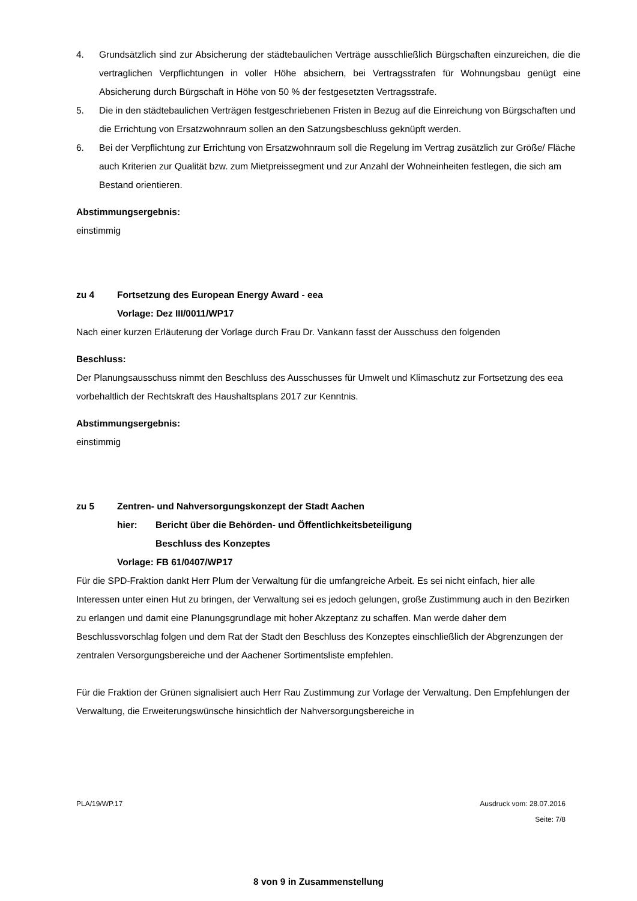4. Grundsätzlich sind zur Absicherung der städtebaulichen Verträge ausschließlich Bürgschaften einzureichen, die die vertraglichen Verpflichtungen in voller Höhe absichern, bei Vertragsstrafen für Wohnungsbau genügt eine Absicherung durch Bürgschaft in Höhe von 50 % der festgesetzten Vertragsstrafe.
5. Die in den städtebaulichen Verträgen festgeschriebenen Fristen in Bezug auf die Einreichung von Bürgschaften und die Errichtung von Ersatzwohnraum sollen an den Satzungsbeschluss geknüpft werden.
6. Bei der Verpflichtung zur Errichtung von Ersatzwohnraum soll die Regelung im Vertrag zusätzlich zur Größe/ Fläche auch Kriterien zur Qualität bzw. zum Mietpreissegment und zur Anzahl der Wohneinheiten festlegen, die sich am Bestand orientieren.
Abstimmungsergebnis:
einstimmig
zu 4 Fortsetzung des European Energy Award - eea
Vorlage: Dez III/0011/WP17
Nach einer kurzen Erläuterung der Vorlage durch Frau Dr. Vankann fasst der Ausschuss den folgenden
Beschluss:
Der Planungsausschuss nimmt den Beschluss des Ausschusses für Umwelt und Klimaschutz zur Fortsetzung des eea vorbehaltlich der Rechtskraft des Haushaltsplans 2017 zur Kenntnis.
Abstimmungsergebnis:
einstimmig
zu 5 Zentren- und Nahversorgungskonzept der Stadt Aachen
hier: Bericht über die Behörden- und Öffentlichkeitsbeteiligung
Beschluss des Konzeptes
Vorlage: FB 61/0407/WP17
Für die SPD-Fraktion dankt Herr Plum der Verwaltung für die umfangreiche Arbeit. Es sei nicht einfach, hier alle Interessen unter einen Hut zu bringen, der Verwaltung sei es jedoch gelungen, große Zustimmung auch in den Bezirken zu erlangen und damit eine Planungsgrundlage mit hoher Akzeptanz zu schaffen. Man werde daher dem Beschlussvorschlag folgen und dem Rat der Stadt den Beschluss des Konzeptes einschließlich der Abgrenzungen der zentralen Versorgungsbereiche und der Aachener Sortimentsliste empfehlen.
Für die Fraktion der Grünen signalisiert auch Herr Rau Zustimmung zur Vorlage der Verwaltung. Den Empfehlungen der Verwaltung, die Erweiterungswünsche hinsichtlich der Nahversorgungsbereiche in
PLA/19/WP.17 Ausdruck vom: 28.07.2016
Seite: 7/8
8 von 9 in Zusammenstellung